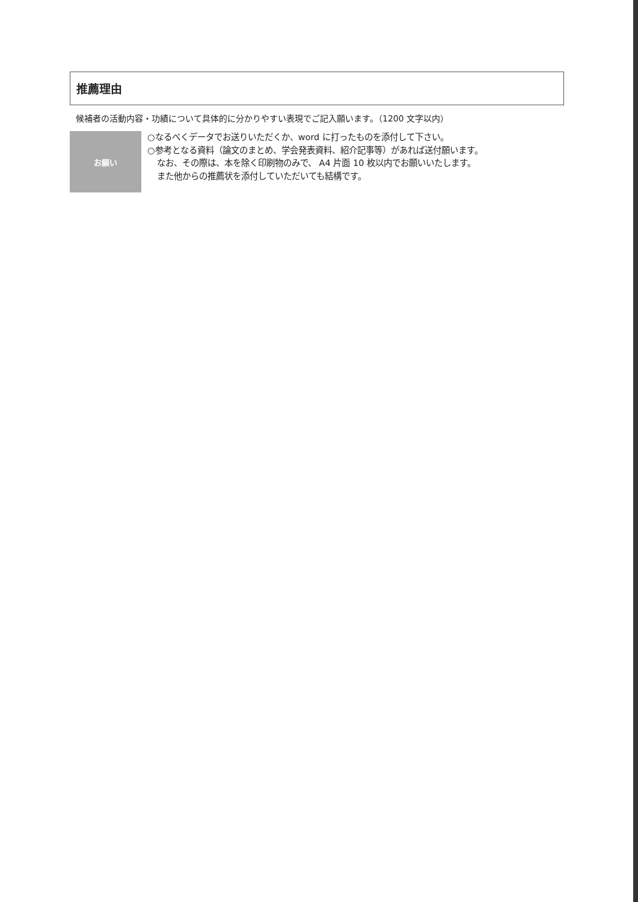推薦理由
候補者の活動内容・功績について具体的に分かりやすい表現でご記入願います。（1200 文字以内）
お願い
○なるべくデータでお送りいただくか、word に打ったものを添付して下さい。
○参考となる資料（論文のまとめ、学会発表資料、紹介記事等）があれば送付願います。
なお、その際は、本を除く印刷物のみで、 A4 片面 10 枚以内でお願いいたします。
また他からの推薦状を添付していただいても結構です。